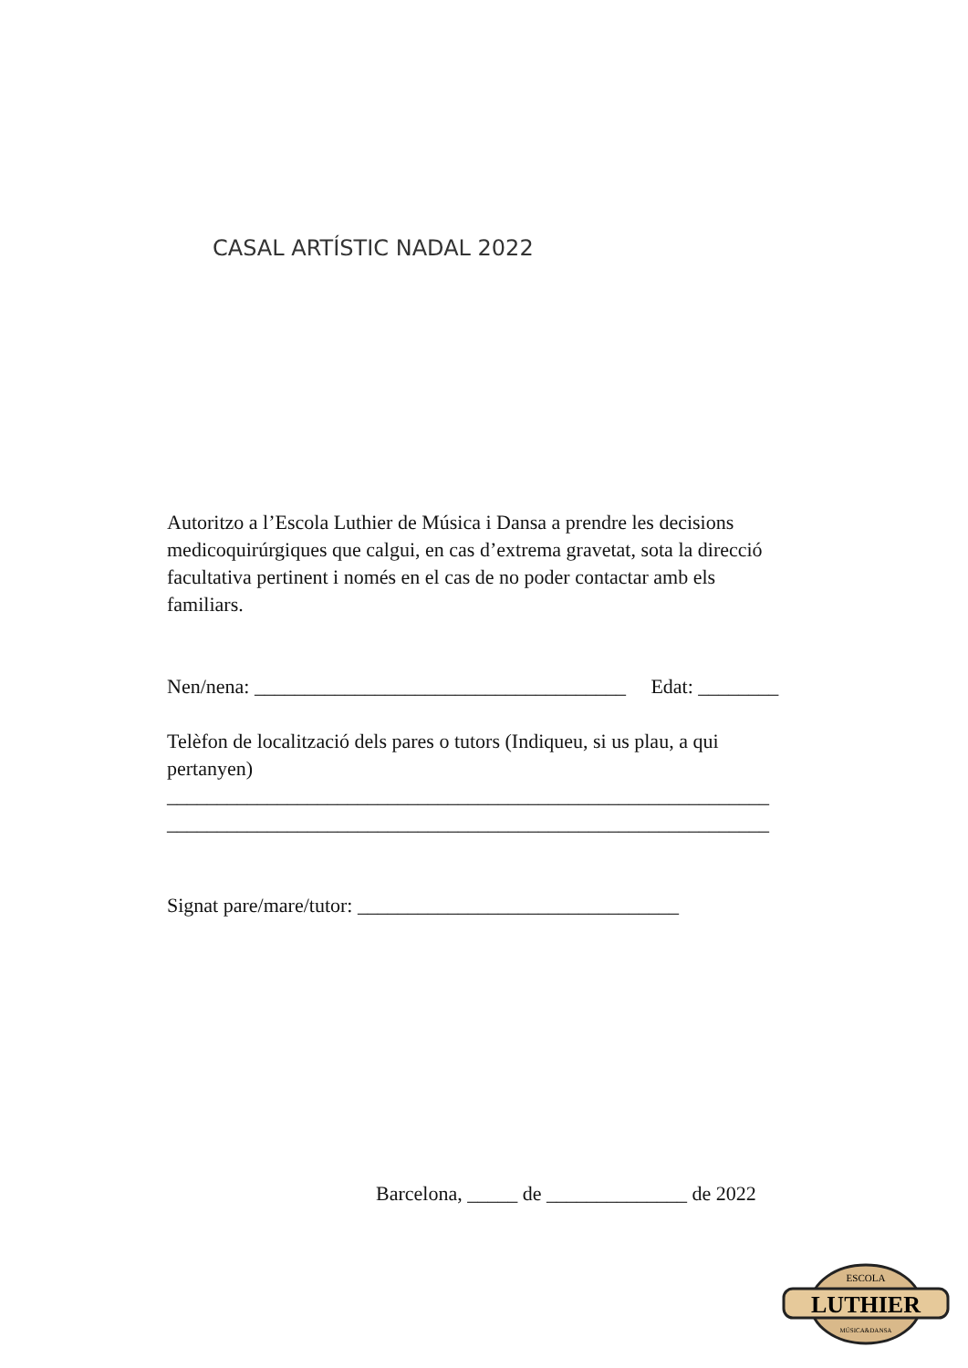CASAL ARTÍSTIC NADAL 2022
Autoritzo a l’Escola Luthier de Música i Dansa a prendre les decisions medicoquirúrgiques que calgui, en cas d’extrema gravetat, sota la direcció facultativa pertinent i només en el cas de no poder contactar amb els familiars.
Nen/nena: _____________________________________ Edat: ________
Telèfon de localització dels pares o tutors (Indiqueu, si us plau, a qui pertanyen)
______________________________ ______________________________
______________________________ ______________________________
Signat pare/mare/tutor: ________________________________
Barcelona, _____ de ______________ de 2022
ESCOLA
LUTHIER
MÚSICA&DANSA